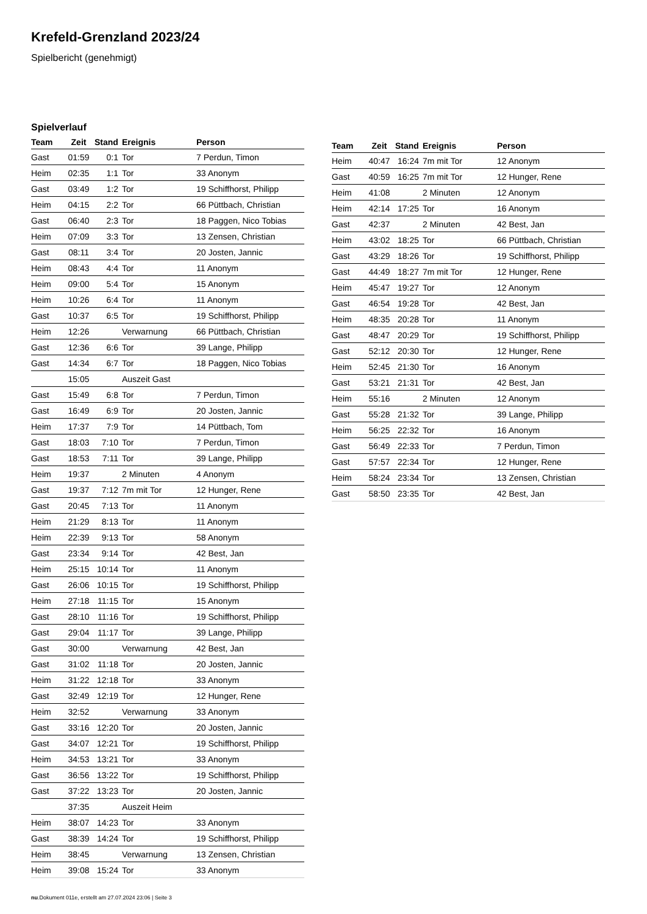Krefeld-Grenzland 2023/24
Spielbericht (genehmigt)
Spielverlauf
| Team | Zeit | Stand | Ereignis | Person |
| --- | --- | --- | --- | --- |
| Gast | 01:59 | 0:1 | Tor | 7 Perdun, Timon |
| Heim | 02:35 | 1:1 | Tor | 33 Anonym |
| Gast | 03:49 | 1:2 | Tor | 19 Schiffhorst, Philipp |
| Heim | 04:15 | 2:2 | Tor | 66 Püttbach, Christian |
| Gast | 06:40 | 2:3 | Tor | 18 Paggen, Nico Tobias |
| Heim | 07:09 | 3:3 | Tor | 13 Zensen, Christian |
| Gast | 08:11 | 3:4 | Tor | 20 Josten, Jannic |
| Heim | 08:43 | 4:4 | Tor | 11 Anonym |
| Heim | 09:00 | 5:4 | Tor | 15 Anonym |
| Heim | 10:26 | 6:4 | Tor | 11 Anonym |
| Gast | 10:37 | 6:5 | Tor | 19 Schiffhorst, Philipp |
| Heim | 12:26 | | Verwarnung | 66 Püttbach, Christian |
| Gast | 12:36 | 6:6 | Tor | 39 Lange, Philipp |
| Gast | 14:34 | 6:7 | Tor | 18 Paggen, Nico Tobias |
| | 15:05 | | Auszeit Gast | |
| Gast | 15:49 | 6:8 | Tor | 7 Perdun, Timon |
| Gast | 16:49 | 6:9 | Tor | 20 Josten, Jannic |
| Heim | 17:37 | 7:9 | Tor | 14 Püttbach, Tom |
| Gast | 18:03 | 7:10 | Tor | 7 Perdun, Timon |
| Gast | 18:53 | 7:11 | Tor | 39 Lange, Philipp |
| Heim | 19:37 | | 2 Minuten | 4 Anonym |
| Gast | 19:37 | 7:12 | 7m mit Tor | 12 Hunger, Rene |
| Gast | 20:45 | 7:13 | Tor | 11 Anonym |
| Heim | 21:29 | 8:13 | Tor | 11 Anonym |
| Heim | 22:39 | 9:13 | Tor | 58 Anonym |
| Gast | 23:34 | 9:14 | Tor | 42 Best, Jan |
| Heim | 25:15 | 10:14 | Tor | 11 Anonym |
| Gast | 26:06 | 10:15 | Tor | 19 Schiffhorst, Philipp |
| Heim | 27:18 | 11:15 | Tor | 15 Anonym |
| Gast | 28:10 | 11:16 | Tor | 19 Schiffhorst, Philipp |
| Gast | 29:04 | 11:17 | Tor | 39 Lange, Philipp |
| Gast | 30:00 | | Verwarnung | 42 Best, Jan |
| Gast | 31:02 | 11:18 | Tor | 20 Josten, Jannic |
| Heim | 31:22 | 12:18 | Tor | 33 Anonym |
| Gast | 32:49 | 12:19 | Tor | 12 Hunger, Rene |
| Heim | 32:52 | | Verwarnung | 33 Anonym |
| Gast | 33:16 | 12:20 | Tor | 20 Josten, Jannic |
| Gast | 34:07 | 12:21 | Tor | 19 Schiffhorst, Philipp |
| Heim | 34:53 | 13:21 | Tor | 33 Anonym |
| Gast | 36:56 | 13:22 | Tor | 19 Schiffhorst, Philipp |
| Gast | 37:22 | 13:23 | Tor | 20 Josten, Jannic |
| | 37:35 | | Auszeit Heim | |
| Heim | 38:07 | 14:23 | Tor | 33 Anonym |
| Gast | 38:39 | 14:24 | Tor | 19 Schiffhorst, Philipp |
| Heim | 38:45 | | Verwarnung | 13 Zensen, Christian |
| Heim | 39:08 | 15:24 | Tor | 33 Anonym |
| Team | Zeit | Stand | Ereignis | Person |
| --- | --- | --- | --- | --- |
| Heim | 40:47 | 16:24 | 7m mit Tor | 12 Anonym |
| Gast | 40:59 | 16:25 | 7m mit Tor | 12 Hunger, Rene |
| Heim | 41:08 | | 2 Minuten | 12 Anonym |
| Heim | 42:14 | 17:25 | Tor | 16 Anonym |
| Gast | 42:37 | | 2 Minuten | 42 Best, Jan |
| Heim | 43:02 | 18:25 | Tor | 66 Püttbach, Christian |
| Gast | 43:29 | 18:26 | Tor | 19 Schiffhorst, Philipp |
| Gast | 44:49 | 18:27 | 7m mit Tor | 12 Hunger, Rene |
| Heim | 45:47 | 19:27 | Tor | 12 Anonym |
| Gast | 46:54 | 19:28 | Tor | 42 Best, Jan |
| Heim | 48:35 | 20:28 | Tor | 11 Anonym |
| Gast | 48:47 | 20:29 | Tor | 19 Schiffhorst, Philipp |
| Gast | 52:12 | 20:30 | Tor | 12 Hunger, Rene |
| Heim | 52:45 | 21:30 | Tor | 16 Anonym |
| Gast | 53:21 | 21:31 | Tor | 42 Best, Jan |
| Heim | 55:16 | | 2 Minuten | 12 Anonym |
| Gast | 55:28 | 21:32 | Tor | 39 Lange, Philipp |
| Heim | 56:25 | 22:32 | Tor | 16 Anonym |
| Gast | 56:49 | 22:33 | Tor | 7 Perdun, Timon |
| Gast | 57:57 | 22:34 | Tor | 12 Hunger, Rene |
| Heim | 58:24 | 23:34 | Tor | 13 Zensen, Christian |
| Gast | 58:50 | 23:35 | Tor | 42 Best, Jan |
nu.Dokument 011e, erstellt am 27.07.2024 23:06 | Seite 3